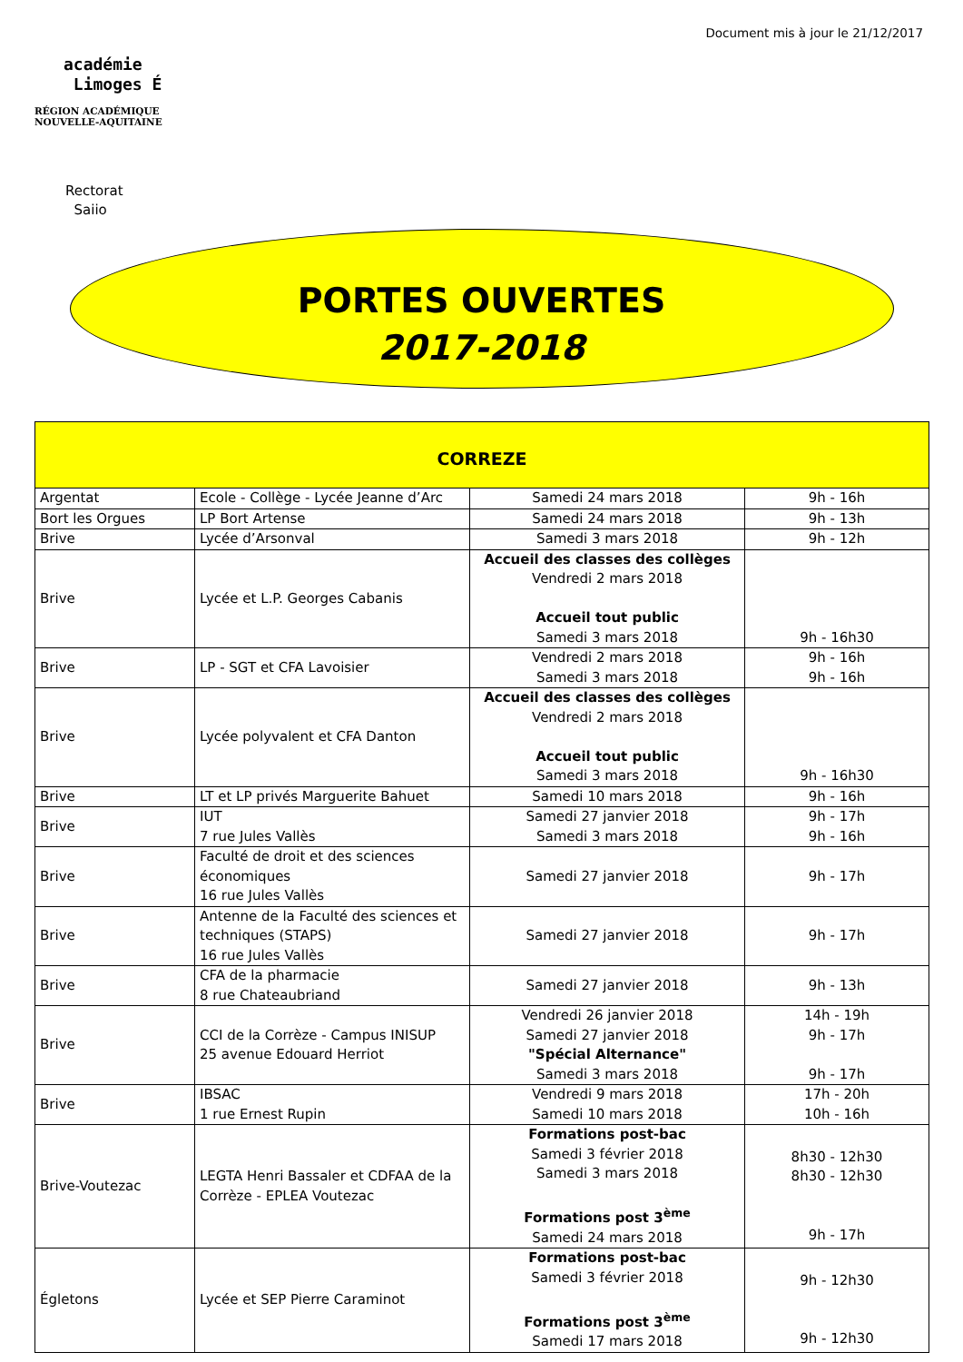Document mis à jour le 21/12/2017
académie
Limoges É
RÉGION ACADÉMIQUE
NOUVELLE-AQUITAINE
Rectorat
Saiio
PORTES OUVERTES
2017-2018
| CORREZE | | | |
| --- | --- | --- | --- |
| Argentat | Ecole - Collège - Lycée Jeanne d’Arc | Samedi 24 mars 2018 | 9h - 16h |
| Bort les Orgues | LP Bort Artense | Samedi 24 mars 2018 | 9h - 13h |
| Brive | Lycée d’Arsonval | Samedi 3 mars 2018 | 9h - 12h |
| Brive | Lycée et L.P. Georges Cabanis | Accueil des classes des collèges Vendredi 2 mars 2018 Accueil tout public Samedi 3 mars 2018 | 9h - 16h30 |
| Brive | LP - SGT et CFA Lavoisier | Vendredi 2 mars 2018 Samedi 3 mars 2018 | 9h - 16h 9h - 16h |
| Brive | Lycée polyvalent et CFA Danton | Accueil des classes des collèges Vendredi 2 mars 2018 Accueil tout public Samedi 3 mars 2018 | 9h - 16h30 |
| Brive | LT et LP privés Marguerite Bahuet | Samedi 10 mars 2018 | 9h - 16h |
| Brive | IUT 7 rue Jules Vallès | Samedi 27 janvier 2018 Samedi 3 mars 2018 | 9h - 17h 9h - 16h |
| Brive | Faculté de droit et des sciences économiques 16 rue Jules Vallès | Samedi 27 janvier 2018 | 9h - 17h |
| Brive | Antenne de la Faculté des sciences et techniques (STAPS) 16 rue Jules Vallès | Samedi 27 janvier 2018 | 9h - 17h |
| Brive | CFA de la pharmacie 8 rue Chateaubriand | Samedi 27 janvier 2018 | 9h - 13h |
| Brive | CCI de la Corrèze - Campus INISUP 25 avenue Edouard Herriot | Vendredi 26 janvier 2018 Samedi 27 janvier 2018 "Spécial Alternance" Samedi 3 mars 2018 | 14h - 19h 9h - 17h 9h - 17h |
| Brive | IBSAC 1 rue Ernest Rupin | Vendredi 9 mars 2018 Samedi 10 mars 2018 | 17h - 20h 10h - 16h |
| Brive-Voutezac | LEGTA Henri Bassaler et CDFAA de la Corrèze - EPLEA Voutezac | Formations post-bac Samedi 3 février 2018 Samedi 3 mars 2018 Formations post 3<sup>ème</sup> Samedi 24 mars 2018 | 8h30 - 12h30 8h30 - 12h30 9h - 17h |
| Égletons | Lycée et SEP Pierre Caraminot | Formations post-bac Samedi 3 février 2018 Formations post 3<sup>ème</sup> Samedi 17 mars 2018 | 9h - 12h30 9h - 12h30 |